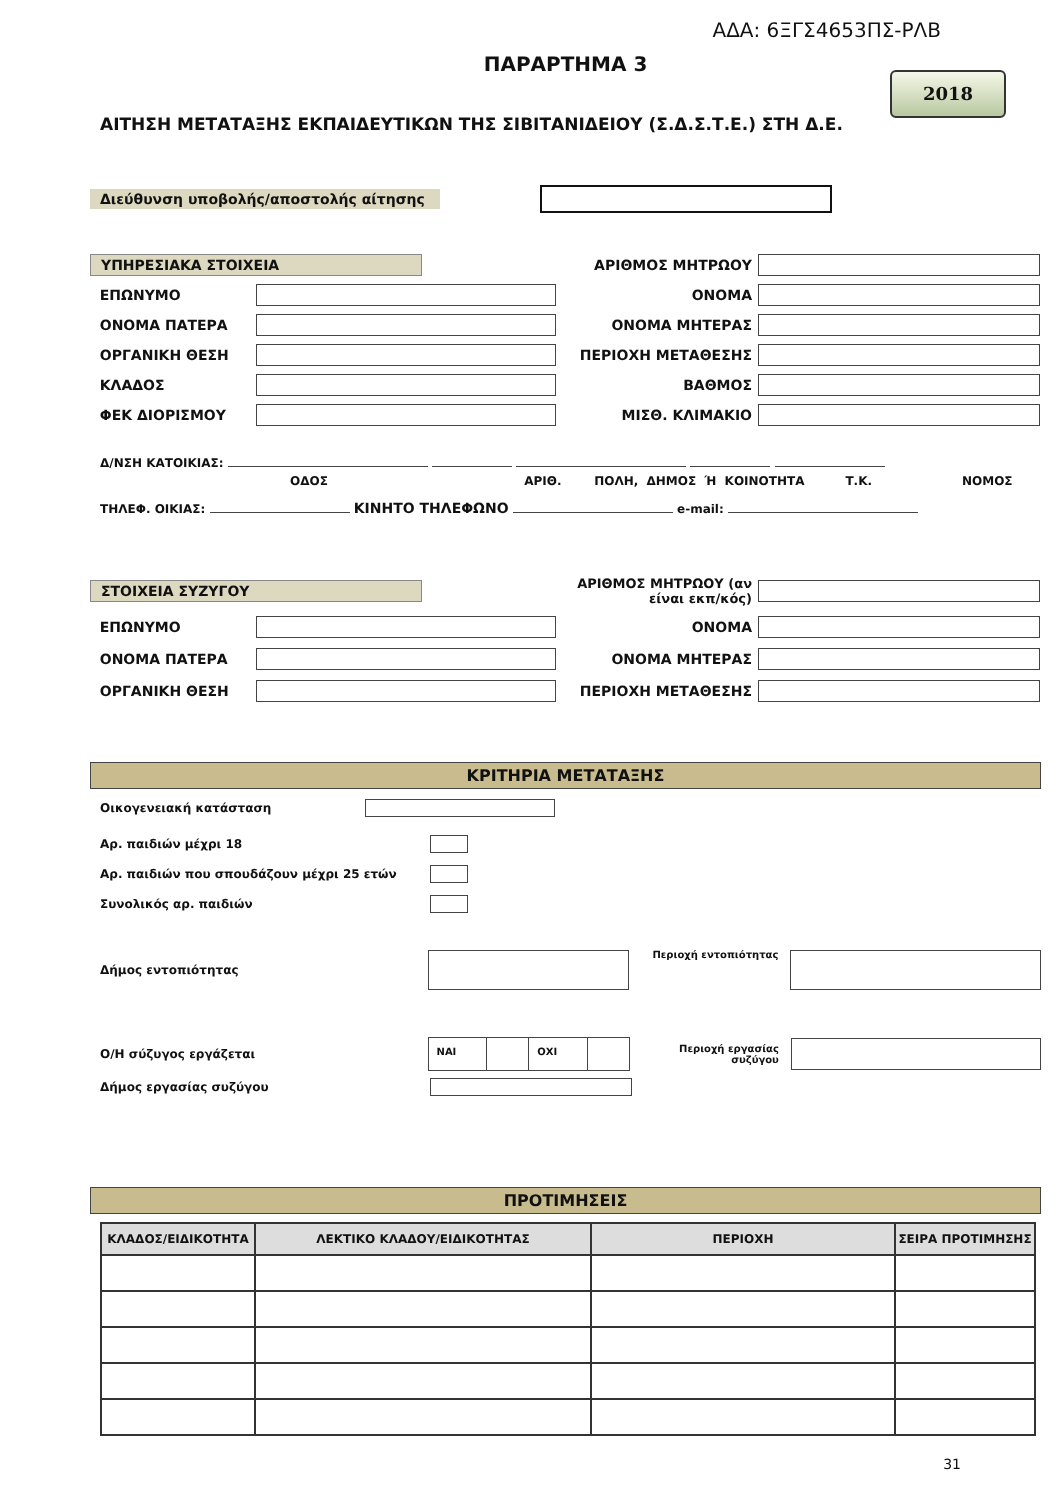ΑΔΑ: 6ΞΓΣ4653ΠΣ-ΡΛΒ
ΠΑΡΑΡΤΗΜΑ 3
2018
ΑΙΤΗΣΗ ΜΕΤΑΤΑΞΗΣ ΕΚΠΑΙΔΕΥΤΙΚΩΝ ΤΗΣ ΣΙΒΙΤΑΝΙΔΕΙΟΥ (Σ.Δ.Σ.Τ.Ε.) ΣΤΗ Δ.Ε.
Διεύθυνση υποβολής/αποστολής αίτησης
ΥΠΗΡΕΣΙΑΚΑ ΣΤΟΙΧΕΙΑ
ΑΡΙΘΜΟΣ ΜΗΤΡΩΟΥ
ΕΠΩΝΥΜΟ
ΟΝΟΜΑ
ΟΝΟΜΑ ΠΑΤΕΡΑ
ΟΝΟΜΑ ΜΗΤΕΡΑΣ
ΟΡΓΑΝΙΚΗ ΘΕΣΗ
ΠΕΡΙΟΧΗ ΜΕΤΑΘΕΣΗΣ
ΚΛΑΔΟΣ
ΒΑΘΜΟΣ
ΦΕΚ ΔΙΟΡΙΣΜΟΥ
ΜΙΣΘ. ΚΛΙΜΑΚΙΟ
Δ/ΝΣΗ ΚΑΤΟΙΚΙΑΣ:
ΟΔΟΣ ΑΡΙΘ. ΠΟΛΗ, ΔΗΜΟΣ Ή ΚΟΙΝΟΤΗΤΑ Τ.Κ. ΝΟΜΟΣ
ΤΗΛΕΦ. ΟΙΚΙΑΣ: ΚΙΝΗΤΟ ΤΗΛΕΦΩΝΟ e-mail:
ΣΤΟΙΧΕΙΑ ΣΥΖΥΓΟΥ
ΑΡΙΘΜΟΣ ΜΗΤΡΩΟΥ (αν είναι εκπ/κός)
ΕΠΩΝΥΜΟ
ΟΝΟΜΑ
ΟΝΟΜΑ ΠΑΤΕΡΑ
ΟΝΟΜΑ ΜΗΤΕΡΑΣ
ΟΡΓΑΝΙΚΗ ΘΕΣΗ
ΠΕΡΙΟΧΗ ΜΕΤΑΘΕΣΗΣ
ΚΡΙΤΗΡΙΑ ΜΕΤΑΤΑΞΗΣ
Οικογενειακή κατάσταση
Αρ. παιδιών μέχρι 18
Αρ. παιδιών που σπουδάζουν μέχρι 25 ετών
Συνολικός αρ. παιδιών
Δήμος εντοπιότητας
Περιοχή εντοπιότητας
Ο/Η σύζυγος εργάζεται
ΝΑΙ ΟΧΙ
Περιοχή εργασίας συζύγου
Δήμος εργασίας συζύγου
ΠΡΟΤΙΜΗΣΕΙΣ
| ΚΛΑΔΟΣ/ΕΙΔΙΚΟΤΗΤΑ | ΛΕΚΤΙΚΟ ΚΛΑΔΟΥ/ΕΙΔΙΚΟΤΗΤΑΣ | ΠΕΡΙΟΧΗ | ΣΕΙΡΑ ΠΡΟΤΙΜΗΣΗΣ |
| --- | --- | --- | --- |
31